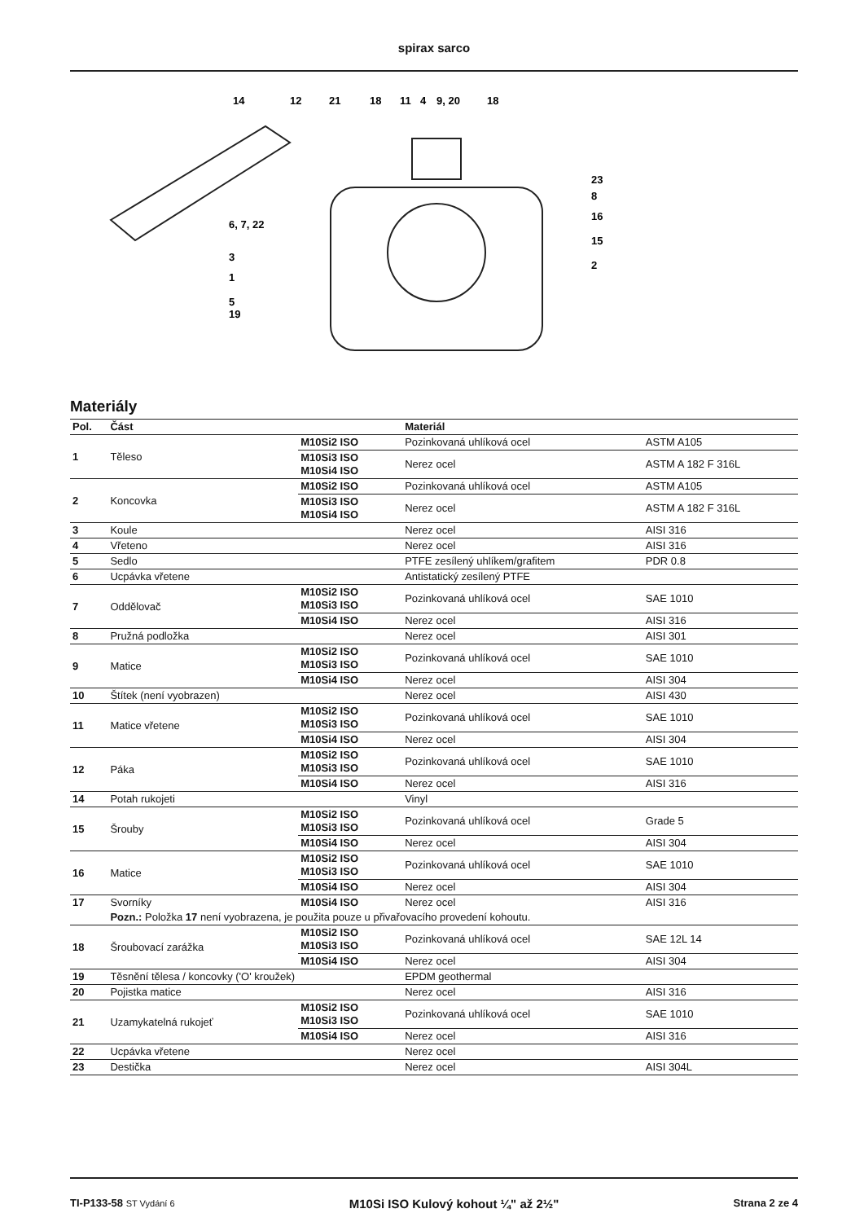spirax sarco
14
12
21
18
11
4
9, 20
18
23
8
16
15
2
6, 7, 22
3
1
5
19
Materiály
| Pol. | Část | | Materiál | |
| --- | --- | --- | --- | --- |
| 1 | Těleso | M10Si2 ISO | Pozinkovaná uhlíková ocel | ASTM A105 |
| | | M10Si3 ISO M10Si4 ISO | Nerez ocel | ASTM A 182 F 316L |
| 2 | Koncovka | M10Si2 ISO | Pozinkovaná uhlíková ocel | ASTM A105 |
| | | M10Si3 ISO M10Si4 ISO | Nerez ocel | ASTM A 182 F 316L |
| 3 | Koule | | Nerez ocel | AISI 316 |
| 4 | Vřeteno | | Nerez ocel | AISI 316 |
| 5 | Sedlo | | PTFE zesílený uhlíkem/grafitem | PDR 0.8 |
| 6 | Ucpávka vřetene | | Antistatický zesílený PTFE | |
| 7 | Oddělovač | M10Si2 ISO M10Si3 ISO | Pozinkovaná uhlíková ocel | SAE 1010 |
| | | M10Si4 ISO | Nerez ocel | AISI 316 |
| 8 | Pružná podložka | | Nerez ocel | AISI 301 |
| 9 | Matice | M10Si2 ISO M10Si3 ISO | Pozinkovaná uhlíková ocel | SAE 1010 |
| | | M10Si4 ISO | Nerez ocel | AISI 304 |
| 10 | Štítek (není vyobrazen) | | Nerez ocel | AISI 430 |
| 11 | Matice vřetene | M10Si2 ISO M10Si3 ISO | Pozinkovaná uhlíková ocel | SAE 1010 |
| | | M10Si4 ISO | Nerez ocel | AISI 304 |
| 12 | Páka | M10Si2 ISO M10Si3 ISO | Pozinkovaná uhlíková ocel | SAE 1010 |
| | | M10Si4 ISO | Nerez ocel | AISI 316 |
| 14 | Potah rukojeti | | Vinyl | |
| 15 | Šrouby | M10Si2 ISO M10Si3 ISO | Pozinkovaná uhlíková ocel | Grade 5 |
| | | M10Si4 ISO | Nerez ocel | AISI 304 |
| 16 | Matice | M10Si2 ISO M10Si3 ISO | Pozinkovaná uhlíková ocel | SAE 1010 |
| | | M10Si4 ISO | Nerez ocel | AISI 304 |
| 17 | Svorníky | M10Si4 ISO | Nerez ocel | AISI 316 |
| | Pozn.: Položka 17 není vyobrazena, je použita pouze u přivařovacího provedení kohoutu. | | | |
| 18 | Šroubovací zarážka | M10Si2 ISO M10Si3 ISO | Pozinkovaná uhlíková ocel | SAE 12L 14 |
| | | M10Si4 ISO | Nerez ocel | AISI 304 |
| 19 | Těsnění tělesa / koncovky ('O' kroužek) | | EPDM geothermal | |
| 20 | Pojistka matice | | Nerez ocel | AISI 316 |
| 21 | Uzamykatelná rukojeť | M10Si2 ISO M10Si3 ISO | Pozinkovaná uhlíková ocel | SAE 1010 |
| | | M10Si4 ISO | Nerez ocel | AISI 316 |
| 22 | Ucpávka vřetene | | Nerez ocel | |
| 23 | Destička | | Nerez ocel | AISI 304L |
TI-P133-58 ST Vydání 6 M10Si ISO Kulový kohout ¼" až 2½" Strana 2 ze 4